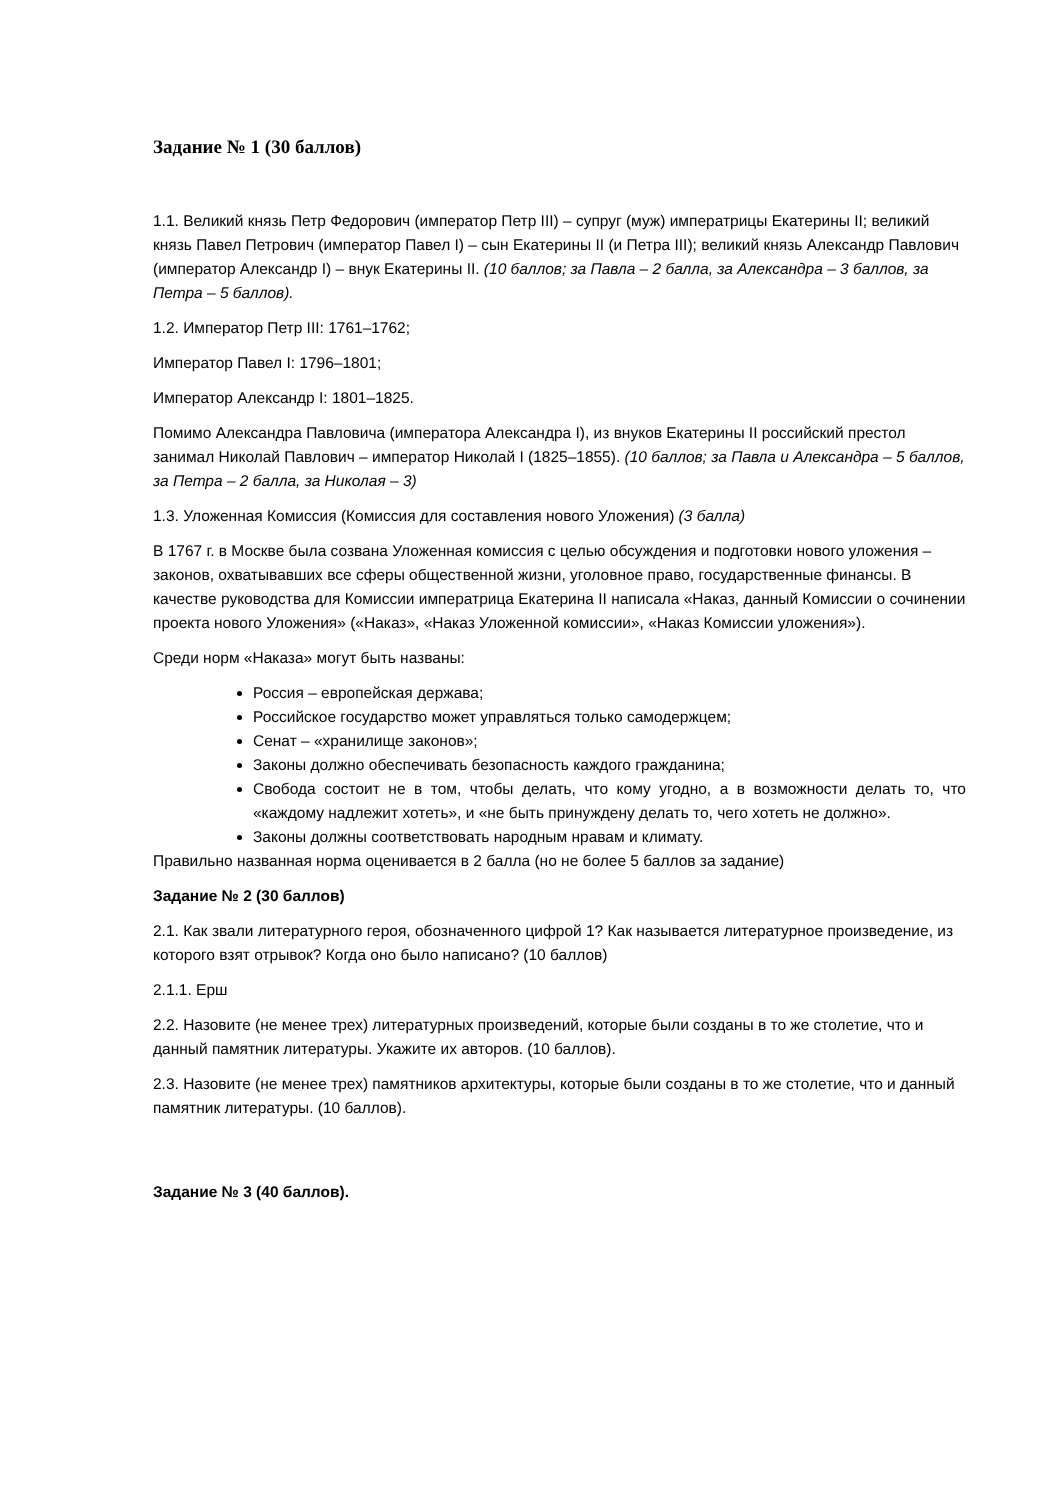Задание № 1 (30 баллов)
1.1. Великий князь Петр Федорович (император Петр III) – супруг (муж) императрицы Екатерины II; великий князь Павел Петрович (император Павел I) – сын Екатерины II (и Петра III); великий князь Александр Павлович (император Александр I) – внук Екатерины II. (10 баллов; за Павла – 2 балла, за Александра – 3 баллов, за Петра – 5 баллов).
1.2. Император Петр III: 1761–1762;
Император Павел I: 1796–1801;
Император Александр I: 1801–1825.
Помимо Александра Павловича (императора Александра I), из внуков Екатерины II российский престол занимал Николай Павлович – император Николай I (1825–1855). (10 баллов; за Павла и Александра – 5 баллов, за Петра – 2 балла, за Николая – 3)
1.3. Уложенная Комиссия (Комиссия для составления нового Уложения) (3 балла)
В 1767 г. в Москве была созвана Уложенная комиссия с целью обсуждения и подготовки нового уложения – законов, охватывавших все сферы общественной жизни, уголовное право, государственные финансы. В качестве руководства для Комиссии императрица Екатерина II написала «Наказ, данный Комиссии о сочинении проекта нового Уложения» («Наказ», «Наказ Уложенной комиссии», «Наказ Комиссии уложения»).
Среди норм «Наказа» могут быть названы:
Россия – европейская держава;
Российское государство может управляться только самодержцем;
Сенат – «хранилище законов»;
Законы должно обеспечивать безопасность каждого гражданина;
Свобода состоит не в том, чтобы делать, что кому угодно, а в возможности делать то, что «каждому надлежит хотеть», и «не быть принуждену делать то, чего хотеть не должно».
Законы должны соответствовать народным нравам и климату.
Правильно названная норма оценивается в 2 балла (но не более 5 баллов за задание)
Задание № 2 (30 баллов)
2.1. Как звали литературного героя, обозначенного цифрой 1? Как называется литературное произведение, из которого взят отрывок? Когда оно было написано? (10 баллов)
2.1.1. Ерш
2.2. Назовите (не менее трех) литературных произведений, которые были созданы в то же столетие, что и данный памятник литературы. Укажите их авторов. (10 баллов).
2.3. Назовите (не менее трех) памятников архитектуры, которые были созданы в то же столетие, что и данный памятник литературы. (10 баллов).
Задание № 3 (40 баллов).